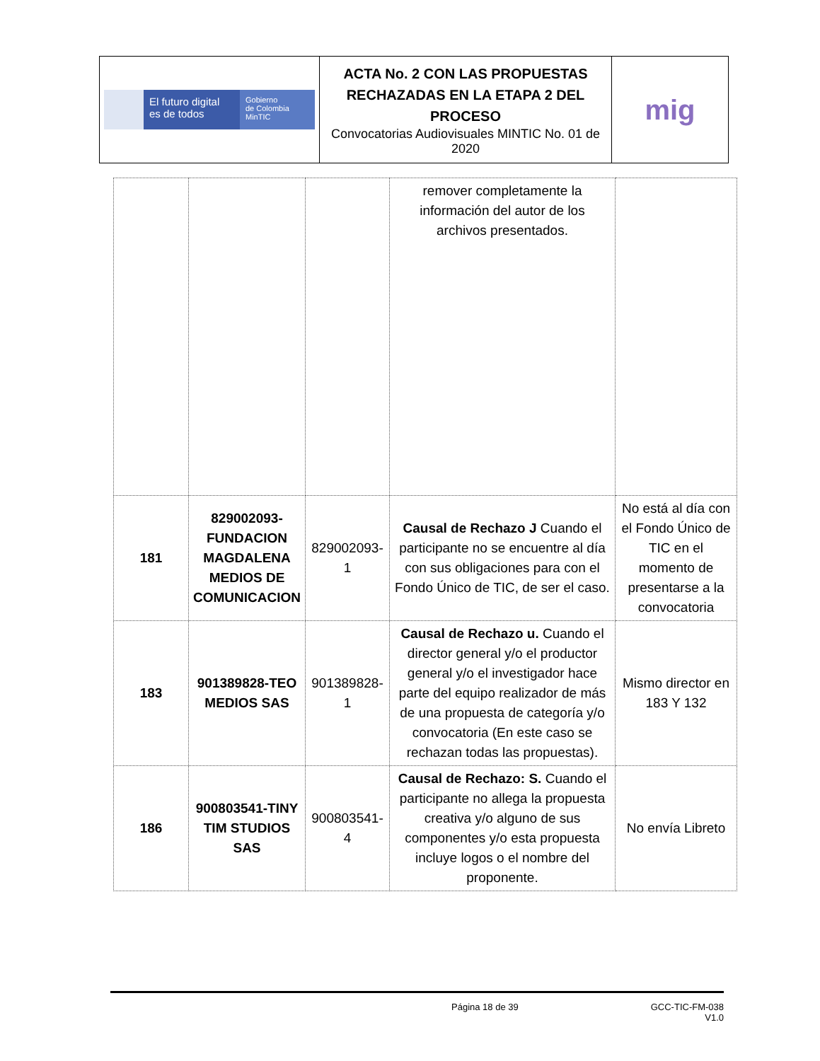| El futuro digital es de todos Gobierno de Colombia MinTIC | ACTA No. 2 CON LAS PROPUESTAS RECHAZADAS EN LA ETAPA 2 DEL PROCESO Convocatorias Audiovisuales MINTIC No. 01 de 2020 | mig |
| | | | remover completamente la información del autor de los archivos presentados. | |
| 181 | 829002093-FUNDACION MAGDALENA MEDIOS DE COMUNICACION | 829002093-1 | Causal de Rechazo J Cuando el participante no se encuentre al día con sus obligaciones para con el Fondo Único de TIC, de ser el caso. | No está al día con el Fondo Único de TIC en el momento de presentarse a la convocatoria |
| 183 | 901389828-TEO MEDIOS SAS | 901389828-1 | Causal de Rechazo u. Cuando el director general y/o el productor general y/o el investigador hace parte del equipo realizador de más de una propuesta de categoría y/o convocatoria (En este caso se rechazan todas las propuestas). | Mismo director en 183 Y 132 |
| 186 | 900803541-TINY TIM STUDIOS SAS | 900803541-4 | Causal de Rechazo: S. Cuando el participante no allega la propuesta creativa y/o alguno de sus componentes y/o esta propuesta incluye logos o el nombre del proponente. | No envía Libreto |
Página 18 de 39 GCC-TIC-FM-038
V1.0